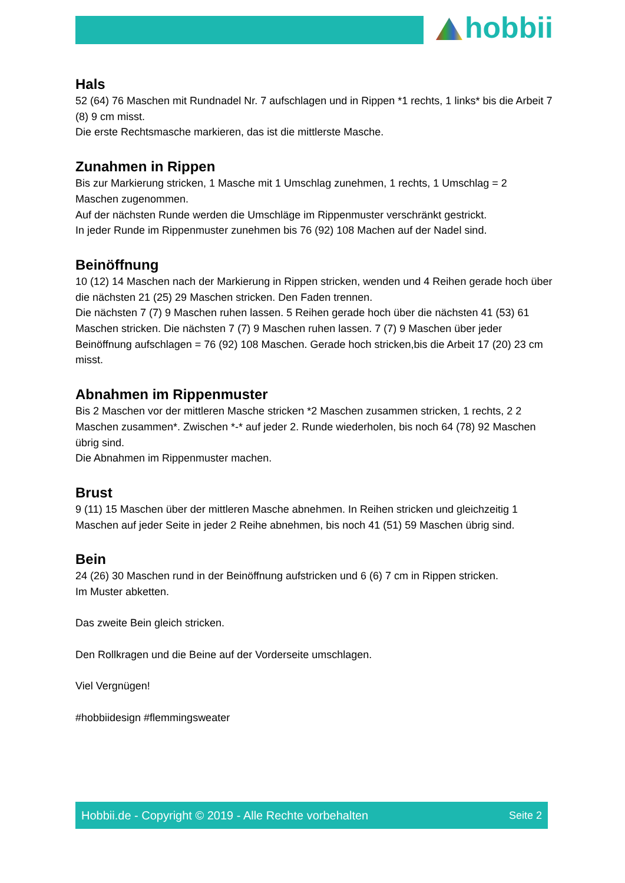hobbii
Hals
52 (64) 76 Maschen mit Rundnadel Nr. 7 aufschlagen und in Rippen *1 rechts, 1 links* bis die Arbeit 7 (8) 9 cm misst.
Die erste Rechtsmasche markieren, das ist die mittlerste Masche.
Zunahmen in Rippen
Bis zur Markierung stricken, 1 Masche mit 1 Umschlag zunehmen, 1 rechts, 1 Umschlag = 2 Maschen zugenommen.
Auf der nächsten Runde werden die Umschläge im Rippenmuster verschränkt gestrickt.
In jeder Runde im Rippenmuster zunehmen bis 76 (92) 108 Machen auf der Nadel sind.
Beinöffnung
10 (12) 14 Maschen nach der Markierung in Rippen stricken, wenden und 4 Reihen gerade hoch über die nächsten 21 (25) 29 Maschen stricken. Den Faden trennen.
Die nächsten 7 (7) 9 Maschen ruhen lassen. 5 Reihen gerade hoch über die nächsten 41 (53) 61 Maschen stricken. Die nächsten 7 (7) 9 Maschen ruhen lassen. 7 (7) 9 Maschen über jeder Beinöffnung aufschlagen = 76 (92) 108 Maschen. Gerade hoch stricken,bis die Arbeit 17 (20) 23 cm misst.
Abnahmen im Rippenmuster
Bis 2 Maschen vor der mittleren Masche stricken *2 Maschen zusammen stricken, 1 rechts, 2 2 Maschen zusammen*. Zwischen *-* auf jeder 2. Runde wiederholen, bis noch 64 (78) 92 Maschen übrig sind.
Die Abnahmen im Rippenmuster machen.
Brust
9 (11) 15 Maschen über der mittleren Masche abnehmen. In Reihen stricken und gleichzeitig 1 Maschen auf jeder Seite in jeder 2 Reihe abnehmen, bis noch 41 (51) 59 Maschen übrig sind.
Bein
24 (26) 30 Maschen rund in der Beinöffnung aufstricken und 6 (6) 7 cm in Rippen stricken.
Im Muster abketten.
Das zweite Bein gleich stricken.
Den Rollkragen und die Beine auf der Vorderseite umschlagen.
Viel Vergnügen!
#hobbiidesign #flemmingsweater
Hobbii.de - Copyright © 2019 - Alle Rechte vorbehalten Seite 2